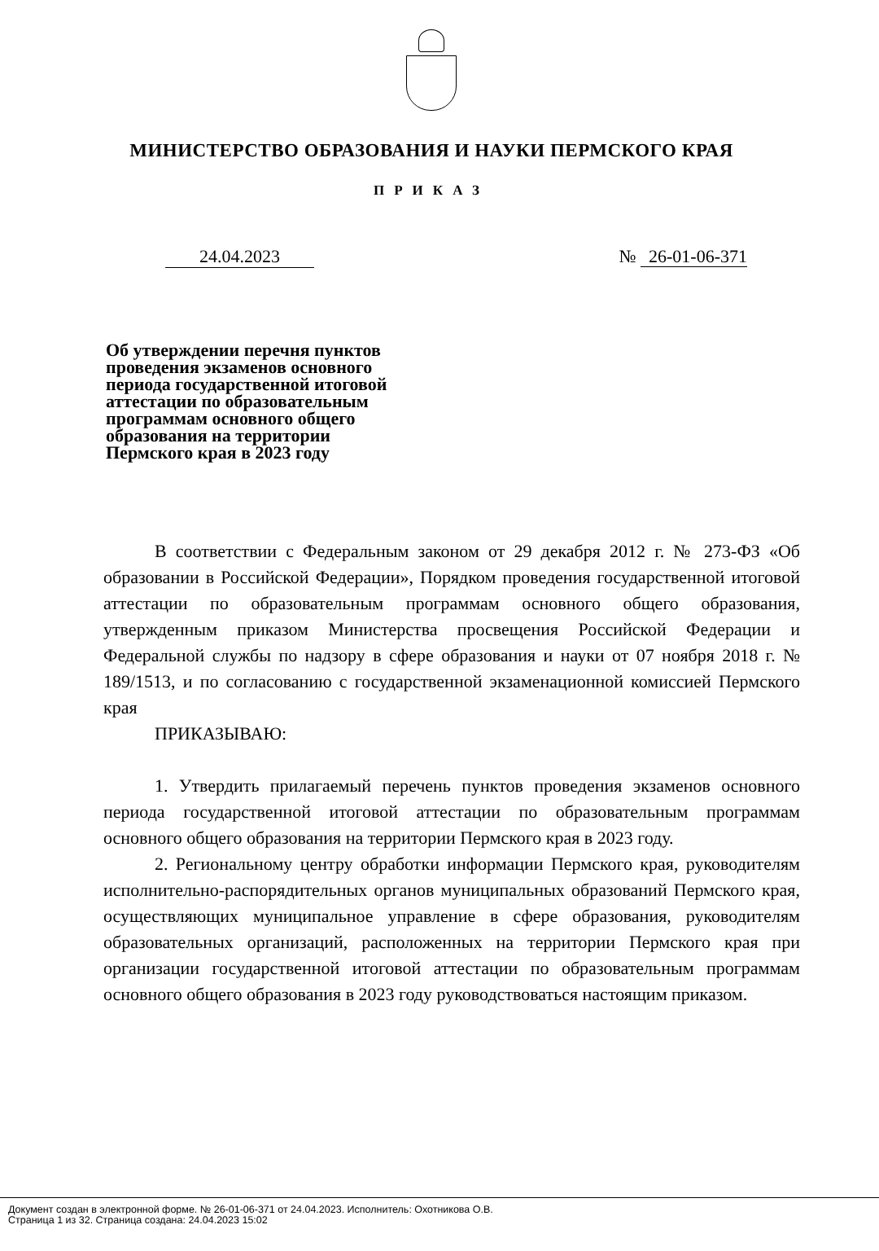МИНИСТЕРСТВО ОБРАЗОВАНИЯ И НАУКИ ПЕРМСКОГО КРАЯ
ПРИКАЗ
24.04.2023 № 26-01-06-371
Об утверждении перечня пунктов проведения экзаменов основного периода государственной итоговой аттестации по образовательным программам основного общего образования на территории Пермского края в 2023 году
В соответствии с Федеральным законом от 29 декабря 2012 г. № 273-ФЗ «Об образовании в Российской Федерации», Порядком проведения государственной итоговой аттестации по образовательным программам основного общего образования, утвержденным приказом Министерства просвещения Российской Федерации и Федеральной службы по надзору в сфере образования и науки от 07 ноября 2018 г. № 189/1513, и по согласованию с государственной экзаменационной комиссией Пермского края
ПРИКАЗЫВАЮ:
1. Утвердить прилагаемый перечень пунктов проведения экзаменов основного периода государственной итоговой аттестации по образовательным программам основного общего образования на территории Пермского края в 2023 году.
2. Региональному центру обработки информации Пермского края, руководителям исполнительно-распорядительных органов муниципальных образований Пермского края, осуществляющих муниципальное управление в сфере образования, руководителям образовательных организаций, расположенных на территории Пермского края при организации государственной итоговой аттестации по образовательным программам основного общего образования в 2023 году руководствоваться настоящим приказом.
Документ создан в электронной форме. № 26-01-06-371 от 24.04.2023. Исполнитель: Охотникова О.В.
Страница 1 из 32. Страница создана: 24.04.2023 15:02